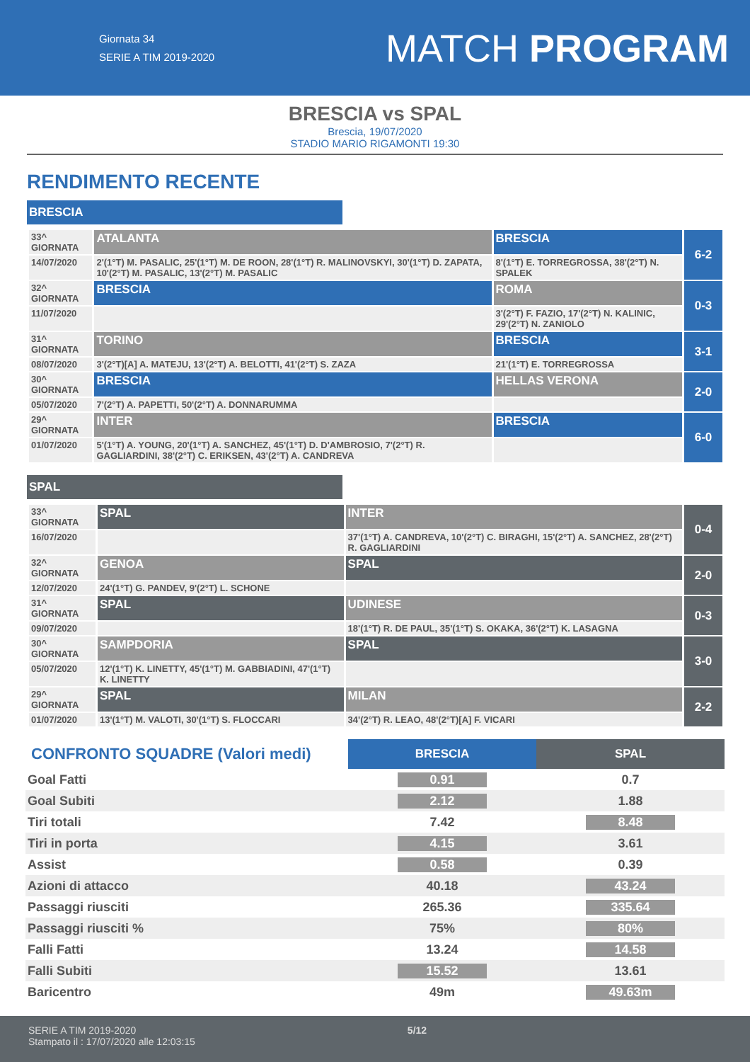Giornata 34
SERIE A TIM 2019-2020
MATCH PROGRAM
BRESCIA vs SPAL
Brescia, 19/07/2020
STADIO MARIO RIGAMONTI 19:30
RENDIMENTO RECENTE
BRESCIA
| 33^ GIORNATA | ATALANTA | BRESCIA | 6-2 |
| 14/07/2020 | 2'(1°T) M. PASALIC, 25'(1°T) M. DE ROON, 28'(1°T) R. MALINOVSKYI, 30'(1°T) D. ZAPATA, 10'(2°T) M. PASALIC, 13'(2°T) M. PASALIC | 8'(1°T) E. TORREGROSSA, 38'(2°T) N. SPALEK | |
| 32^ GIORNATA | BRESCIA | ROMA | 0-3 |
| 11/07/2020 | | 3'(2°T) F. FAZIO, 17'(2°T) N. KALINIC, 29'(2°T) N. ZANIOLO | |
| 31^ GIORNATA | TORINO | BRESCIA | 3-1 |
| 08/07/2020 | 3'(2°T)[A] A. MATEJU, 13'(2°T) A. BELOTTI, 41'(2°T) S. ZAZA | 21'(1°T) E. TORREGROSSA | |
| 30^ GIORNATA | BRESCIA | HELLAS VERONA | 2-0 |
| 05/07/2020 | 7'(2°T) A. PAPETTI, 50'(2°T) A. DONNARUMMA | | |
| 29^ GIORNATA | INTER | BRESCIA | 6-0 |
| 01/07/2020 | 5'(1°T) A. YOUNG, 20'(1°T) A. SANCHEZ, 45'(1°T) D. D'AMBROSIO, 7'(2°T) R. GAGLIARDINI, 38'(2°T) C. ERIKSEN, 43'(2°T) A. CANDREVA | | |
SPAL
| 33^ GIORNATA | SPAL | INTER | 0-4 |
| 16/07/2020 | | 37'(1°T) A. CANDREVA, 10'(2°T) C. BIRAGHI, 15'(2°T) A. SANCHEZ, 28'(2°T) R. GAGLIARDINI | |
| 32^ GIORNATA | GENOA | SPAL | 2-0 |
| 12/07/2020 | 24'(1°T) G. PANDEV, 9'(2°T) L. SCHONE | | |
| 31^ GIORNATA | SPAL | UDINESE | 0-3 |
| 09/07/2020 | | 18'(1°T) R. DE PAUL, 35'(1°T) S. OKAKA, 36'(2°T) K. LASAGNA | |
| 30^ GIORNATA | SAMPDORIA | SPAL | 3-0 |
| 05/07/2020 | 12'(1°T) K. LINETTY, 45'(1°T) M. GABBIADINI, 47'(1°T) K. LINETTY | | |
| 29^ GIORNATA | SPAL | MILAN | 2-2 |
| 01/07/2020 | 13'(1°T) M. VALOTI, 30'(1°T) S. FLOCCARI | 34'(2°T) R. LEAO, 48'(2°T)[A] F. VICARI | |
| CONFRONTO SQUADRE (Valori medi) | BRESCIA | SPAL |
| --- | --- | --- |
| Goal Fatti | 0.91 | 0.7 |
| Goal Subiti | 2.12 | 1.88 |
| Tiri totali | 7.42 | 8.48 |
| Tiri in porta | 4.15 | 3.61 |
| Assist | 0.58 | 0.39 |
| Azioni di attacco | 40.18 | 43.24 |
| Passaggi riusciti | 265.36 | 335.64 |
| Passaggi riusciti % | 75% | 80% |
| Falli Fatti | 13.24 | 14.58 |
| Falli Subiti | 15.52 | 13.61 |
| Baricentro | 49m | 49.63m |
SERIE A TIM 2019-2020
Stampato il : 17/07/2020 alle 12:03:15
5/12